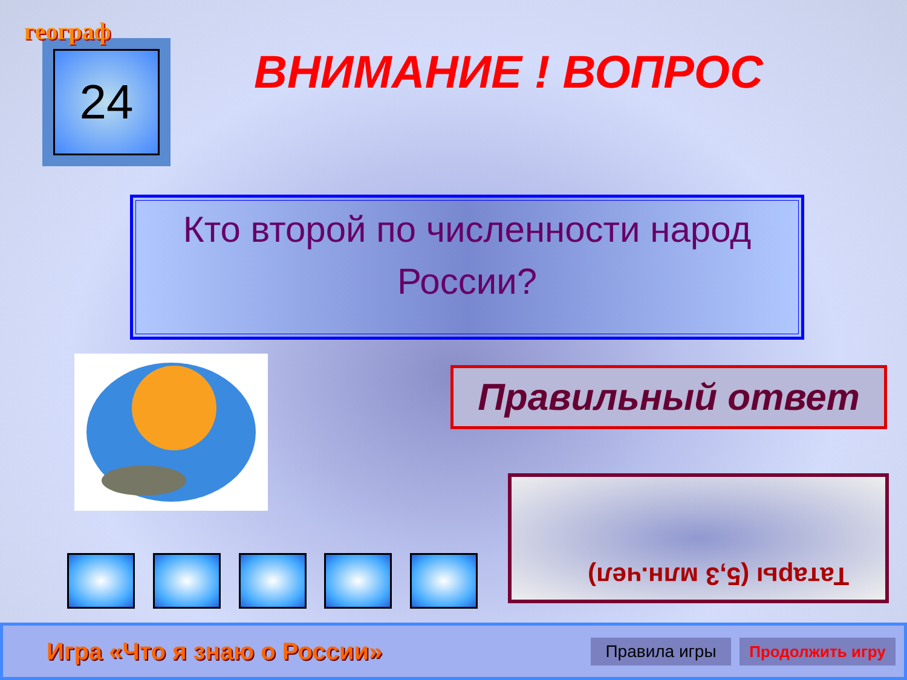географ
24
ВНИМАНИЕ ! ВОПРОС
Кто второй по численности народ России?
Правильный ответ
Татары (5,3 млн.чел)
Игра «Что я знаю о России»
Правила игры
Продолжить игру